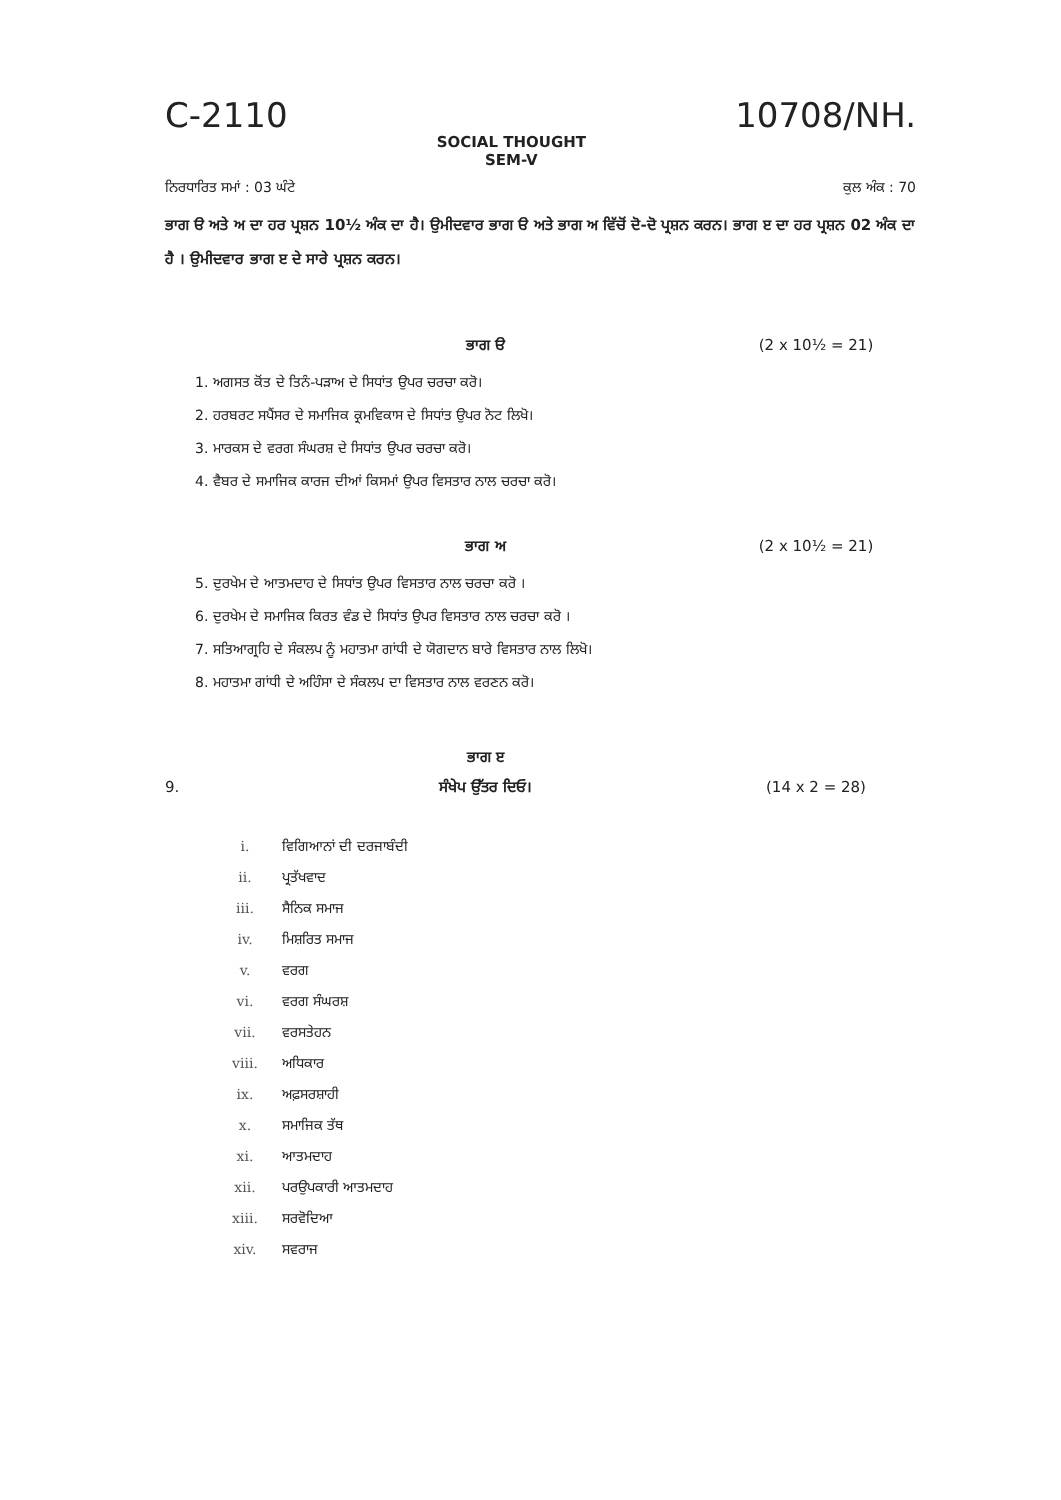C-2110
SOCIAL THOUGHT
SEM-V
10708/NH.
ਨਿਰਧਾਰਿਤ ਸਮਾਂ : 03 ਘੰਟੇ ਕੁਲ ਅੰਕ : 70
ਭਾਗ ੳ ਅਤੇ ਅ ਦਾ ਹਰ ਪ੍ਰਸ਼ਨ 10½ ਅੰਕ ਦਾ ਹੈ। ਉਮੀਦਵਾਰ ਭਾਗ ੳ ਅਤੇ ਭਾਗ ਅ ਵਿੱਚੋਂ ਦੋ-ਦੋ ਪ੍ਰਸ਼ਨ ਕਰਨ। ਭਾਗ ੲ ਦਾ ਹਰ ਪ੍ਰਸ਼ਨ 02 ਅੰਕ ਦਾ ਹੈ । ਉਮੀਦਵਾਰ ਭਾਗ ੲ ਦੇ ਸਾਰੇ ਪ੍ਰਸ਼ਨ ਕਰਨ।
ਭਾਗ ੳ (2 x 10½ = 21)
1. ਅਗਸਤ ਕੋਂਤ ਦੇ ਤਿਨੰ-ਪੜਾਅ ਦੇ ਸਿਧਾਂਤ ਉਪਰ ਚਰਚਾ ਕਰੋ।
2. ਹਰਬਰਟ ਸਪੈਂਸਰ ਦੇ ਸਮਾਜਿਕ ਕ੍ਰਮਵਿਕਾਸ ਦੇ ਸਿਧਾਂਤ ਉਪਰ ਨੋਟ ਲਿਖੋ।
3. ਮਾਰਕਸ ਦੇ ਵਰਗ ਸੰਘਰਸ਼ ਦੇ ਸਿਧਾਂਤ ਉਪਰ ਚਰਚਾ ਕਰੋ।
4. ਵੈਬਰ ਦੇ ਸਮਾਜਿਕ ਕਾਰਜ ਦੀਆਂ ਕਿਸਮਾਂ ਉਪਰ ਵਿਸਤਾਰ ਨਾਲ ਚਰਚਾ ਕਰੋ।
ਭਾਗ ਅ (2 x 10½ = 21)
5. ਦੁਰਖੇਮ ਦੇ ਆਤਮਦਾਹ ਦੇ ਸਿਧਾਂਤ ਉਪਰ ਵਿਸਤਾਰ ਨਾਲ ਚਰਚਾ ਕਰੋ ।
6. ਦੁਰਖੇਮ ਦੇ ਸਮਾਜਿਕ ਕਿਰਤ ਵੰਡ ਦੇ ਸਿਧਾਂਤ ਉਪਰ ਵਿਸਤਾਰ ਨਾਲ ਚਰਚਾ ਕਰੋ ।
7. ਸਤਿਆਗ੍ਰਹਿ ਦੇ ਸੰਕਲਪ ਨੂੰ ਮਹਾਤਮਾ ਗਾਂਧੀ ਦੇ ਯੋਗਦਾਨ ਬਾਰੇ ਵਿਸਤਾਰ ਨਾਲ ਲਿਖੋ।
8. ਮਹਾਤਮਾ ਗਾਂਧੀ ਦੇ ਅਹਿੰਸਾ ਦੇ ਸੰਕਲਪ ਦਾ ਵਿਸਤਾਰ ਨਾਲ ਵਰਣਨ ਕਰੋ।
ਭਾਗ ੲ
9. ਸੰਖੇਪ ਉੱਤਰ ਦਿਓ। (14 x 2 = 28)
i. ਵਿਗਿਆਨਾਂ ਦੀ ਦਰਜਾਬੰਦੀ
ii. ਪ੍ਰਤੱਖਵਾਦ
iii. ਸੈਨਿਕ ਸਮਾਜ
iv. ਮਿਸ਼ਰਿਤ ਸਮਾਜ
v. ਵਰਗ
vi. ਵਰਗ ਸੰਘਰਸ਼
vii. ਵਰਸਤੇਹਨ
viii. ਅਧਿਕਾਰ
ix. ਅਫ਼ਸਰਸ਼ਾਹੀ
x. ਸਮਾਜਿਕ ਤੱਥ
xi. ਆਤਮਦਾਹ
xii. ਪਰਉਪਕਾਰੀ ਆਤਮਦਾਹ
xiii. ਸਰਵੋਦਿਆ
xiv. ਸਵਰਾਜ